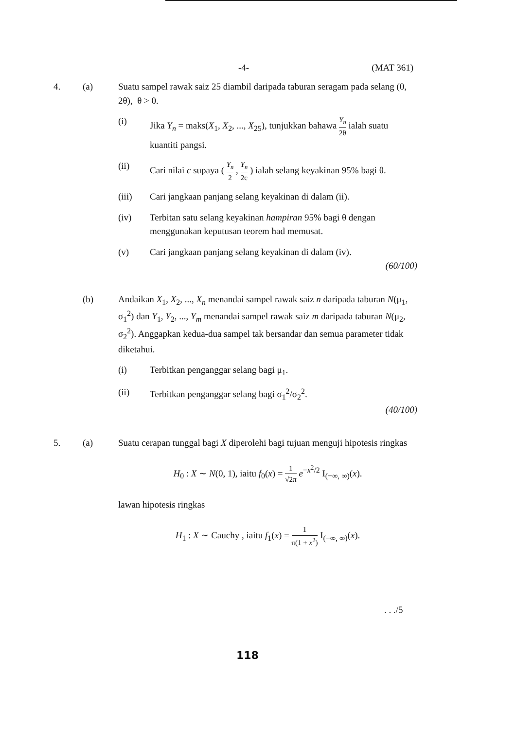-4- (MAT 361)
4. (a) Suatu sampel rawak saiz 25 diambil daripada taburan seragam pada selang (0, 2θ), θ > 0.
(i) Jika Y<sub>n</sub> = maks(X<sub>1</sub>, X<sub>2</sub>, ..., X<sub>25</sub>), tunjukkan bahawa Y<sub>n</sub> 2θ ialah suatu kuantiti pangsi.
(ii) Cari nilai c supaya ( Y<sub>n</sub> 2 , Y<sub>n</sub> 2c ) ialah selang keyakinan 95% bagi θ.
(iii) Cari jangkaan panjang selang keyakinan di dalam (ii).
(iv) Terbitan satu selang keyakinan hampiran 95% bagi θ dengan menggunakan keputusan teorem had memusat.
(v) Cari jangkaan panjang selang keyakinan di dalam (iv).
(60/100)
(b) Andaikan X<sub>1</sub>, X<sub>2</sub>, ..., X<sub>n</sub> menandai sampel rawak saiz n daripada taburan N(μ<sub>1</sub>, σ<sub>1</sub><sup>2</sup>) dan Y<sub>1</sub>, Y<sub>2</sub>, ..., Y<sub>m</sub> menandai sampel rawak saiz m daripada taburan N(μ<sub>2</sub>, σ<sub>2</sub><sup>2</sup>). Anggapkan kedua-dua sampel tak bersandar dan semua parameter tidak diketahui.
(i) Terbitkan penganggar selang bagi μ<sub>1</sub>.
(ii) Terbitkan penganggar selang bagi σ<sub>1</sub><sup>2</sup>/σ<sub>2</sub><sup>2</sup>.
(40/100)
5. (a) Suatu cerapan tunggal bagi X diperolehi bagi tujuan menguji hipotesis ringkas
H<sub>0</sub> : X ∼ N(0, 1), iaitu f<sub>0</sub>(x) = 1 √2π e<sup>−x<sup>2</sup>/2</sup> I<sub>(−∞, ∞)</sub>(x).
lawan hipotesis ringkas
H<sub>1</sub> : X ∼ Cauchy , iaitu f<sub>1</sub>(x) = 1 π(1 + x<sup>2</sup>) I<sub>(−∞, ∞)</sub>(x).
. . ./5
118